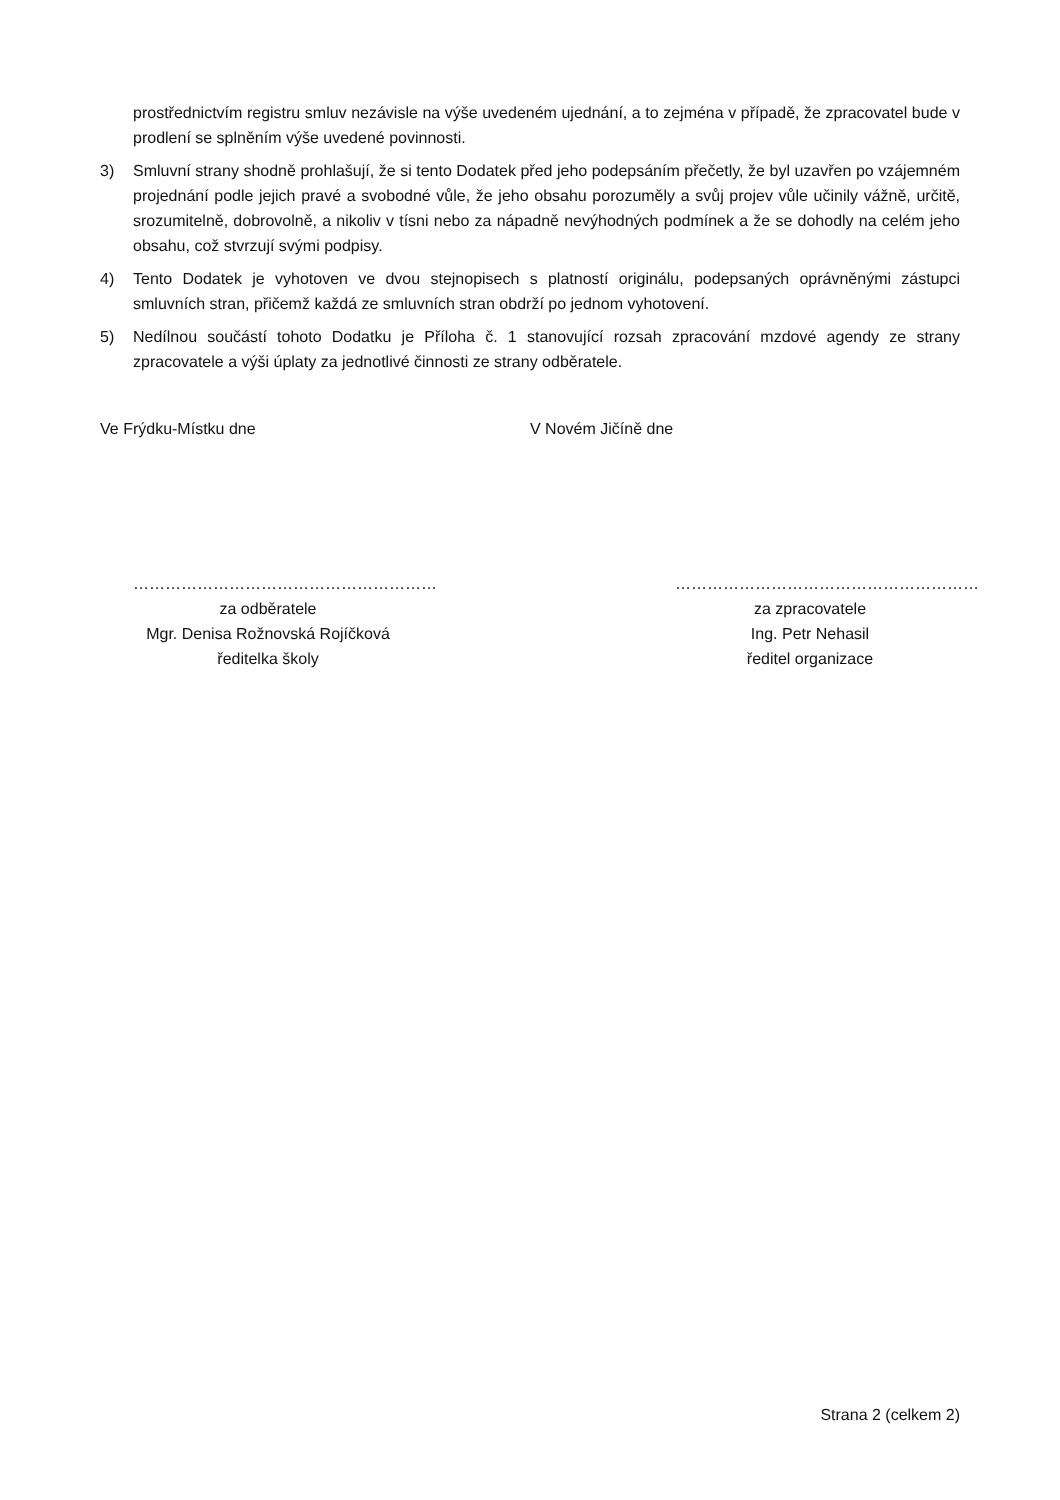prostřednictvím registru smluv nezávisle na výše uvedeném ujednání, a to zejména v případě, že zpracovatel bude v prodlení se splněním výše uvedené povinnosti.
3) Smluvní strany shodně prohlašují, že si tento Dodatek před jeho podepsáním přečetly, že byl uzavřen po vzájemném projednání podle jejich pravé a svobodné vůle, že jeho obsahu porozuměly a svůj projev vůle učinily vážně, určitě, srozumitelně, dobrovolně, a nikoliv v tísni nebo za nápadně nevýhodných podmínek a že se dohodly na celém jeho obsahu, což stvrzují svými podpisy.
4) Tento Dodatek je vyhotoven ve dvou stejnopisech s platností originálu, podepsaných oprávněnými zástupci smluvních stran, přičemž každá ze smluvních stran obdrží po jednom vyhotovení.
5) Nedílnou součástí tohoto Dodatku je Příloha č. 1 stanovující rozsah zpracování mzdové agendy ze strany zpracovatele a výši úplaty za jednotlivé činnosti ze strany odběratele.
Ve Frýdku-Místku dne V Novém Jičíně dne
…………………………………………………
za odběratele
Mgr. Denisa Rožnovská Rojíčková
ředitelka školy
…………………………………………………
za zpracovatele
Ing. Petr Nehasil
ředitel organizace
Strana 2 (celkem 2)